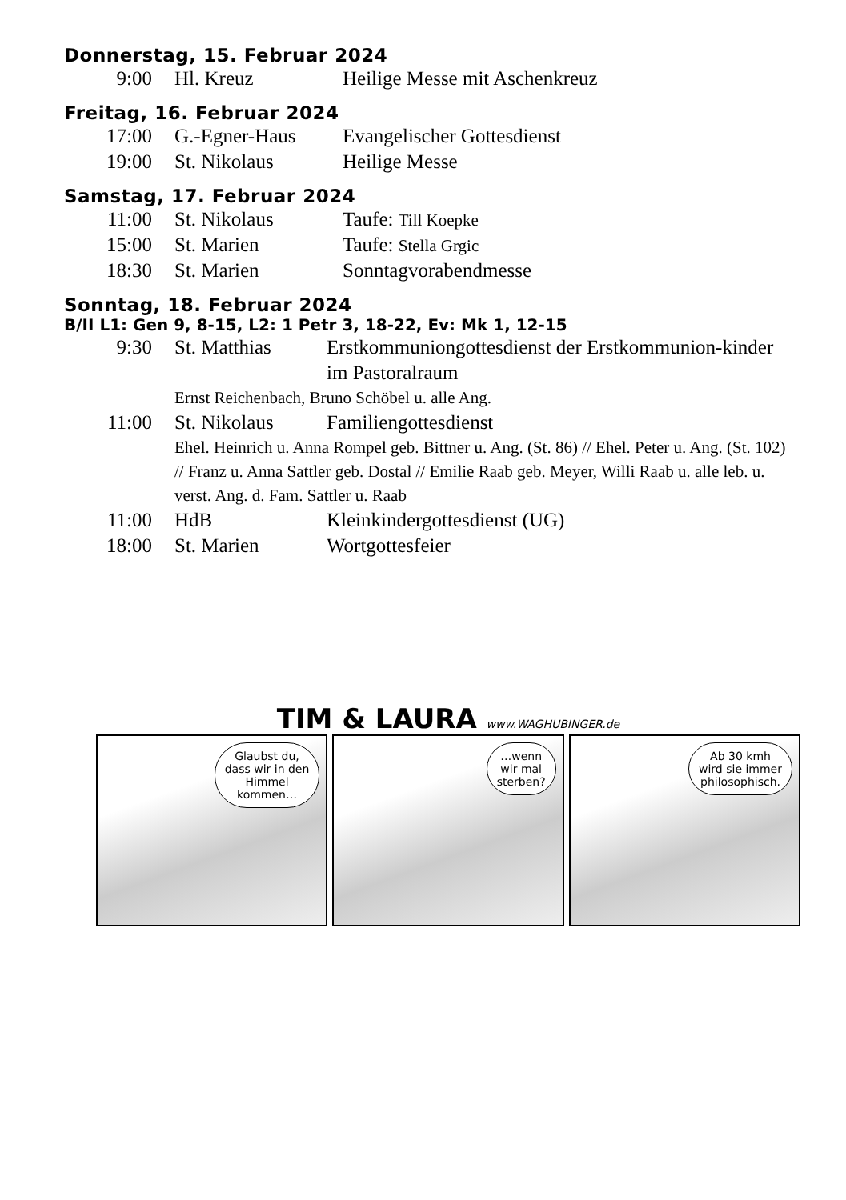Donnerstag, 15. Februar 2024
| 9:00 | Hl. Kreuz | Heilige Messe mit Aschenkreuz |
Freitag, 16. Februar 2024
| 17:00 | G.-Egner-Haus | Evangelischer Gottesdienst |
| 19:00 | St. Nikolaus | Heilige Messe |
Samstag, 17. Februar 2024
| 11:00 | St. Nikolaus | Taufe: Till Koepke |
| 15:00 | St. Marien | Taufe: Stella Grgic |
| 18:30 | St. Marien | Sonntagvorabendmesse |
Sonntag, 18. Februar 2024
B/II L1: Gen 9, 8-15, L2: 1 Petr 3, 18-22, Ev: Mk 1, 12-15
| 9:30 | St. Matthias | Erstkommuniongottesdienst der Erstkommunion-kinder im Pastoralraum |
| | Ernst Reichenbach, Bruno Schöbel u. alle Ang. | |
| 11:00 | St. Nikolaus | Familiengottesdienst |
| | Ehel. Heinrich u. Anna Rompel geb. Bittner u. Ang. (St. 86) // Ehel. Peter u. Ang. (St. 102) // Franz u. Anna Sattler geb. Dostal // Emilie Raab geb. Meyer, Willi Raab u. alle leb. u. verst. Ang. d. Fam. Sattler u. Raab | |
| 11:00 | HdB | Kleinkindergottesdienst (UG) |
| 18:00 | St. Marien | Wortgottesfeier |
TIM & LAURA www.WAGHUBINGER.de
Glaubst du,
dass wir in den
Himmel
kommen…
…wenn
wir mal
sterben?
Ab 30 kmh
wird sie immer
philosophisch.